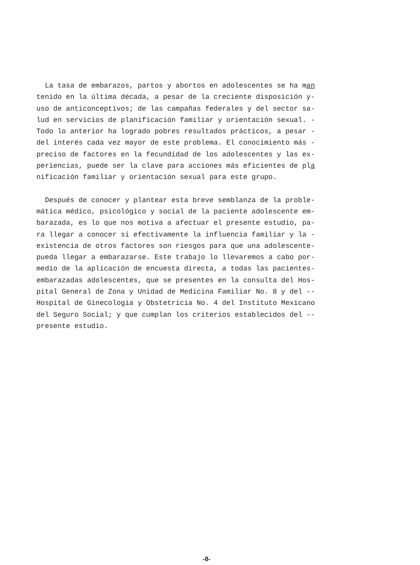La tasa de embarazos, partos y abortos en adolescentes se ha man tenido en la última década, a pesar de la creciente disposición y- uso de anticonceptivos; de las campañas federales y del sector sa- lud en servicios de planificación familiar y orientación sexual. - Todo lo anterior ha logrado pobres resultados prácticos, a pesar - del interés cada vez mayor de este problema. El conocimiento más - preciso de factores en la fecundidad de los adolescentes y las ex- periencias, puede ser la clave para acciones más eficientes de pla nificación familiar y orientación sexual para este grupo.
Después de conocer y plantear esta breve semblanza de la proble- mática médico, psicológico y social de la paciente adolescente em- barazada, es lo que nos motiva a afectuar el presente estudio, pa- ra llegar a conocer si efectivamente la influencia familiar y la - existencia de otros factores son riesgos para que una adolescente- pueda llegar a embarazarse. Este trabajo lo llevaremos a cabo por- medio de la aplicación de encuesta directa, a todas las pacientes- embarazadas adolescentes, que se presentes en la consulta del Hos- pital General de Zona y Unidad de Medicina Familiar No. 8 y del -- Hospital de Ginecologia y Obstetricia No. 4 del Instituto Mexicano del Seguro Social; y que cumplan los criterios establecidos del -- presente estudio.
-8-